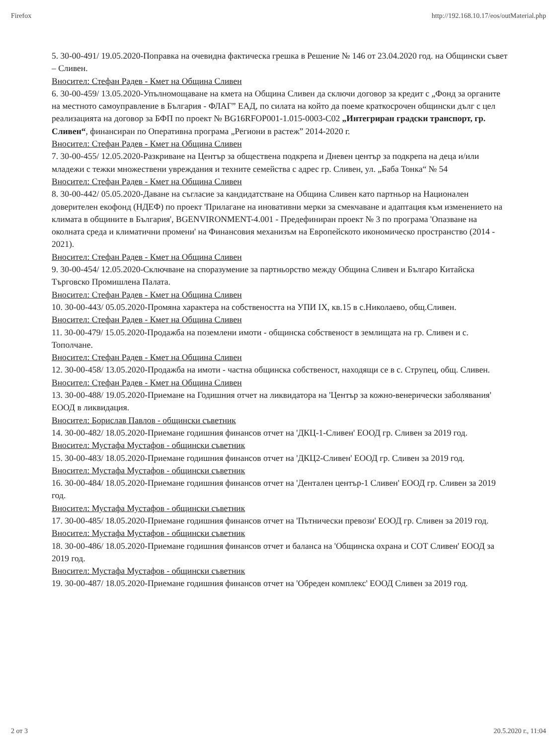Firefox http://192.168.10.17/eos/outMaterial.php
5. 30-00-491/ 19.05.2020-Поправка на очевидна фактическа грешка в Решение № 146 от 23.04.2020 год. на Общински съвет – Сливен.
Вносител: Стефан Радев - Кмет на Община Сливен
6. 30-00-459/ 13.05.2020-Упълномощаване на кмета на Община Сливен да сключи договор за кредит с „Фонд за органите на местното самоуправление в България - ФЛАГ” ЕАД, по силата на който да поеме краткосрочен общински дълг с цел реализацията на договор за БФП по проект № BG16RFOP001-1.015-0003-C02 „Интегриран градски транспорт, гр. Сливен“, финансиран по Оперативна програма „Региони в растеж” 2014-2020 г.
Вносител: Стефан Радев - Кмет на Община Сливен
7. 30-00-455/ 12.05.2020-Разкриване на Център за обществена подкрепа и Дневен център за подкрепа на деца и/или младежи с тежки множествени увреждания и техните семейства с адрес гр. Сливен, ул. „Баба Тонка“ № 54
Вносител: Стефан Радев - Кмет на Община Сливен
8. 30-00-442/ 05.05.2020-Даване на съгласие за кандидатстване на Община Сливен като партньор на Национален доверителен екофонд (НДЕФ) по проект 'Прилагане на иновативни мерки за смекчаване и адаптация към изменението на климата в общините в България', BGENVIRONMENT-4.001 - Предефиниран проект № 3 по програма 'Опазване на околната среда и климатични промени' на Финансовия механизъм на Европейското икономическо пространство (2014 - 2021).
Вносител: Стефан Радев - Кмет на Община Сливен
9. 30-00-454/ 12.05.2020-Сключване на споразумение за партньорство между Община Сливен и Българо Китайска Търговско Промишлена Палата.
Вносител: Стефан Радев - Кмет на Община Сливен
10. 30-00-443/ 05.05.2020-Промяна характера на собствеността на УПИ IX, кв.15 в с.Николаево, общ.Сливен.
Вносител: Стефан Радев - Кмет на Община Сливен
11. 30-00-479/ 15.05.2020-Продажба на поземлени имоти - общинска собственост в землищата на гр. Сливен и с. Тополчане.
Вносител: Стефан Радев - Кмет на Община Сливен
12. 30-00-458/ 13.05.2020-Продажба на имоти - частна общинска собственост, находящи се в с. Струпец, общ. Сливен.
Вносител: Стефан Радев - Кмет на Община Сливен
13. 30-00-488/ 19.05.2020-Приемане на Годишния отчет на ликвидатора на 'Център за кожно-венерически заболявания' ЕООД в ликвидация.
Вносител: Борислав Павлов - общински съветник
14. 30-00-482/ 18.05.2020-Приемане годишния финансов отчет на 'ДКЦ-1-Сливен' ЕООД гр. Сливен за 2019 год.
Вносител: Мустафа Мустафов - общински съветник
15. 30-00-483/ 18.05.2020-Приемане годишния финансов отчет на 'ДКЦ2-Сливен' ЕООД гр. Сливен за 2019 год.
Вносител: Мустафа Мустафов - общински съветник
16. 30-00-484/ 18.05.2020-Приемане годишния финансов отчет на 'Дентален център-1 Сливен' ЕООД гр. Сливен за 2019 год.
Вносител: Мустафа Мустафов - общински съветник
17. 30-00-485/ 18.05.2020-Приемане годишния финансов отчет на 'Пътнически превози' ЕООД гр. Сливен за 2019 год.
Вносител: Мустафа Мустафов - общински съветник
18. 30-00-486/ 18.05.2020-Приемане годишния финансов отчет и баланса на 'Общинска охрана и СОТ Сливен' ЕООД за 2019 год.
Вносител: Мустафа Мустафов - общински съветник
19. 30-00-487/ 18.05.2020-Приемане годишния финансов отчет на 'Обреден комплекс' ЕООД Сливен за 2019 год.
2 от 3 20.5.2020 г., 11:04